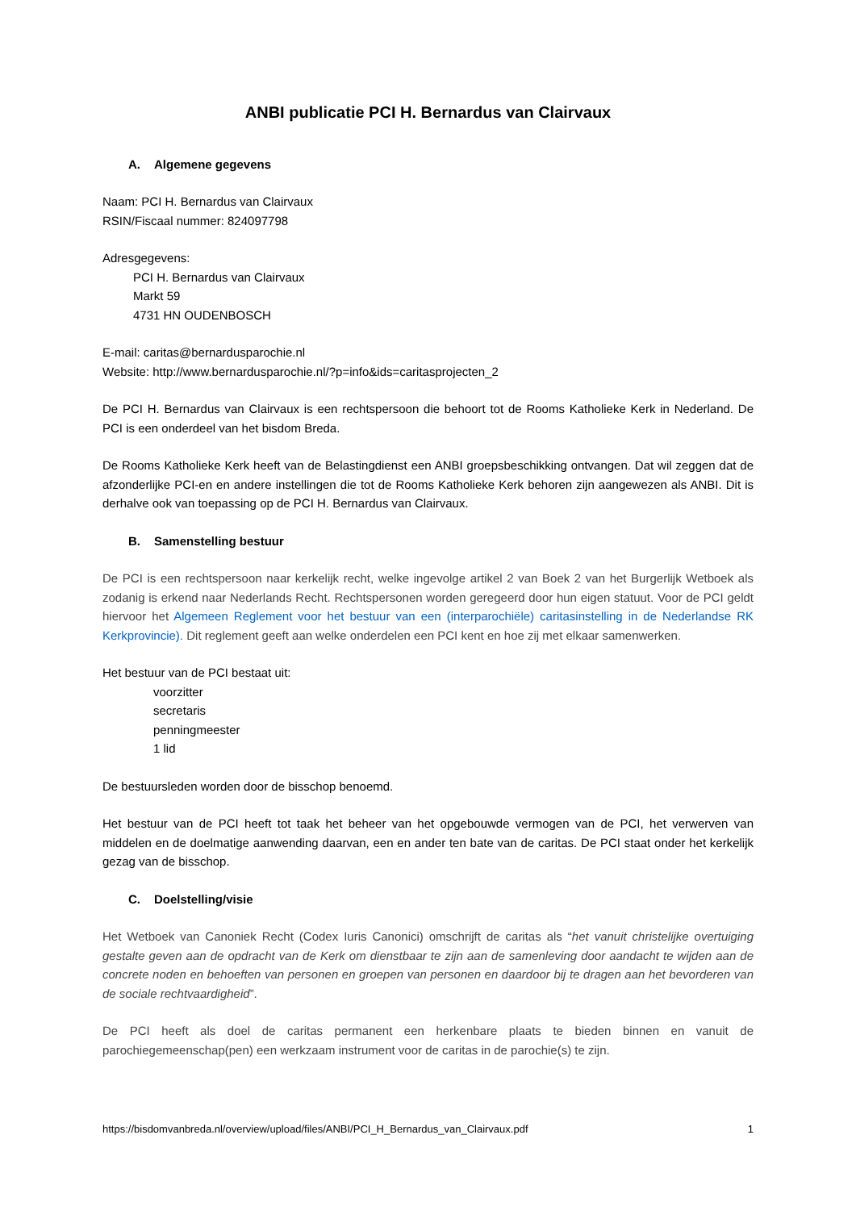ANBI publicatie PCI H. Bernardus van Clairvaux
A. Algemene gegevens
Naam: PCI H. Bernardus van Clairvaux
RSIN/Fiscaal nummer: 824097798
Adresgegevens:
PCI H. Bernardus van Clairvaux
Markt 59
4731 HN OUDENBOSCH
E-mail: caritas@bernardusparochie.nl
Website: http://www.bernardusparochie.nl/?p=info&ids=caritasprojecten_2
De PCI H. Bernardus van Clairvaux is een rechtspersoon die behoort tot de Rooms Katholieke Kerk in Nederland. De PCI is een onderdeel van het bisdom Breda.
De Rooms Katholieke Kerk heeft van de Belastingdienst een ANBI groepsbeschikking ontvangen. Dat wil zeggen dat de afzonderlijke PCI-en en andere instellingen die tot de Rooms Katholieke Kerk behoren zijn aangewezen als ANBI. Dit is derhalve ook van toepassing op de PCI H. Bernardus van Clairvaux.
B. Samenstelling bestuur
De PCI is een rechtspersoon naar kerkelijk recht, welke ingevolge artikel 2 van Boek 2 van het Burgerlijk Wetboek als zodanig is erkend naar Nederlands Recht. Rechtspersonen worden geregeerd door hun eigen statuut. Voor de PCI geldt hiervoor het Algemeen Reglement voor het bestuur van een (interparochiële) caritasinstelling in de Nederlandse RK Kerkprovincie). Dit reglement geeft aan welke onderdelen een PCI kent en hoe zij met elkaar samenwerken.
Het bestuur van de PCI bestaat uit:
voorzitter
secretaris
penningmeester
1 lid
De bestuursleden worden door de bisschop benoemd.
Het bestuur van de PCI heeft tot taak het beheer van het opgebouwde vermogen van de PCI, het verwerven van middelen en de doelmatige aanwending daarvan, een en ander ten bate van de caritas. De PCI staat onder het kerkelijk gezag van de bisschop.
C. Doelstelling/visie
Het Wetboek van Canoniek Recht (Codex Iuris Canonici) omschrijft de caritas als “het vanuit christelijke overtuiging gestalte geven aan de opdracht van de Kerk om dienstbaar te zijn aan de samenleving door aandacht te wijden aan de concrete noden en behoeften van personen en groepen van personen en daardoor bij te dragen aan het bevorderen van de sociale rechtvaardigheid”.
De PCI heeft als doel de caritas permanent een herkenbare plaats te bieden binnen en vanuit de parochiegemeenschap(pen) een werkzaam instrument voor de caritas in de parochie(s) te zijn.
https://bisdomvanbreda.nl/overview/upload/files/ANBI/PCI_H_Bernardus_van_Clairvaux.pdf 1